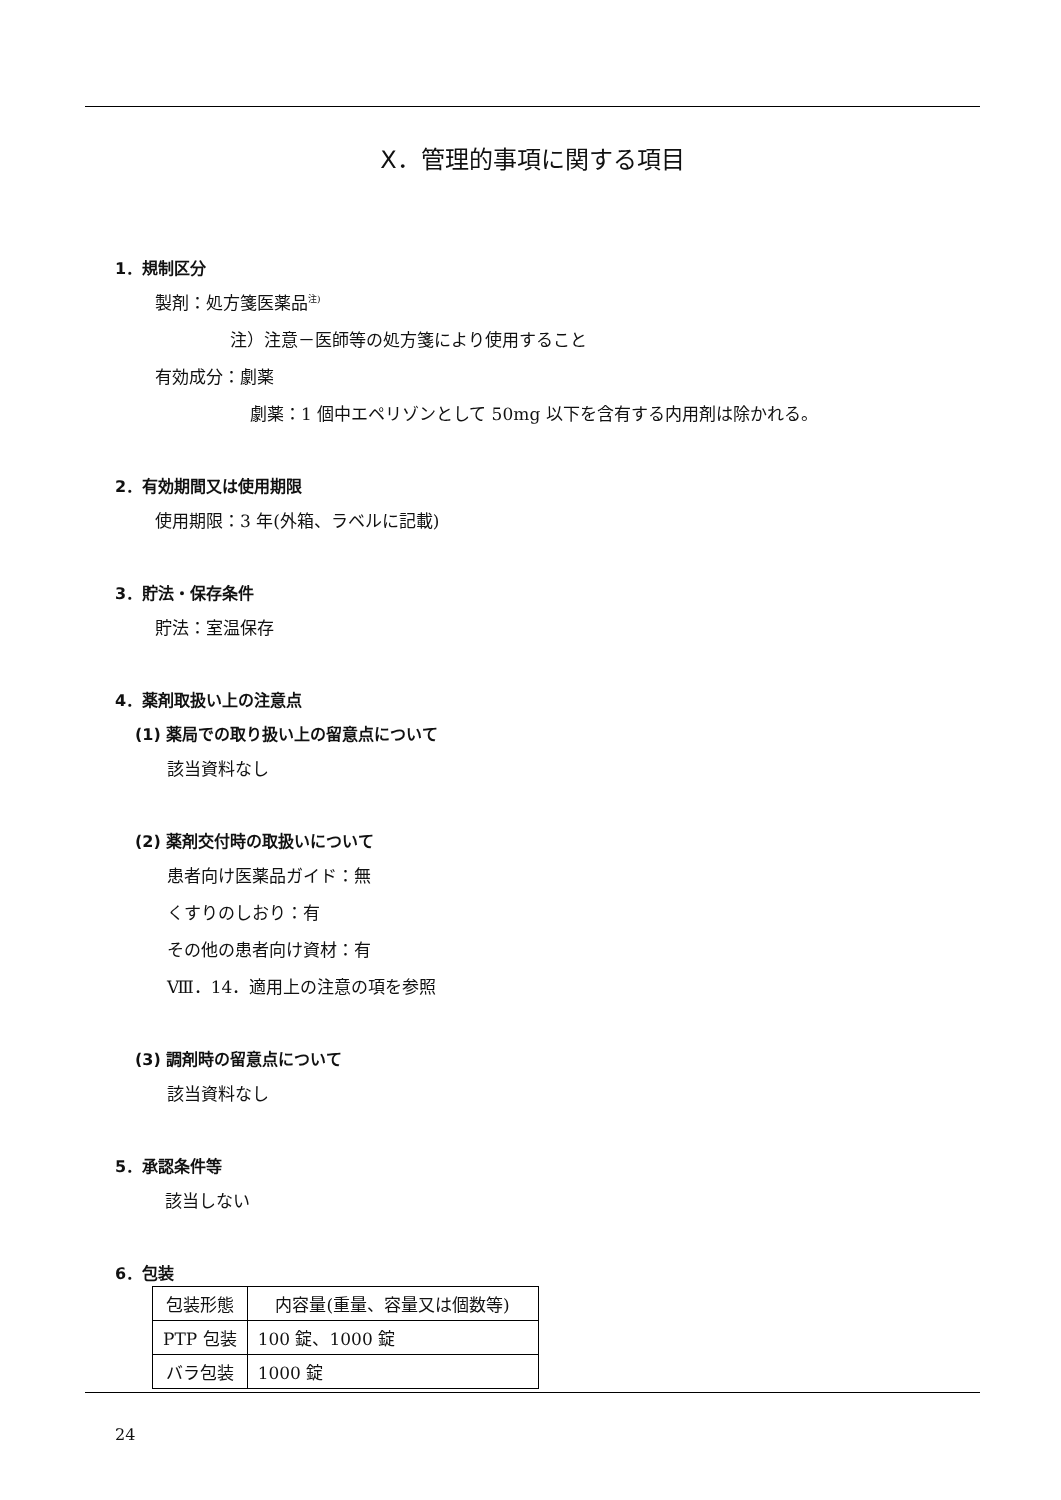X．管理的事項に関する項目
1．規制区分
製剤：処方箋医薬品<sup>注)</sup>
注）注意－医師等の処方箋により使用すること
有効成分：劇薬
劇薬：1 個中エペリゾンとして 50mg 以下を含有する内用剤は除かれる。
2．有効期間又は使用期限
使用期限：3 年(外箱、ラベルに記載)
3．貯法・保存条件
貯法：室温保存
4．薬剤取扱い上の注意点
(1) 薬局での取り扱い上の留意点について
該当資料なし
(2) 薬剤交付時の取扱いについて
患者向け医薬品ガイド：無
くすりのしおり：有
その他の患者向け資材：有
Ⅷ．14．適用上の注意の項を参照
(3) 調剤時の留意点について
該当資料なし
5．承認条件等
該当しない
6．包装
| 包装形態 | 内容量(重量、容量又は個数等) |
| PTP 包装 | 100 錠、1000 錠 |
| バラ包装 | 1000 錠 |
24